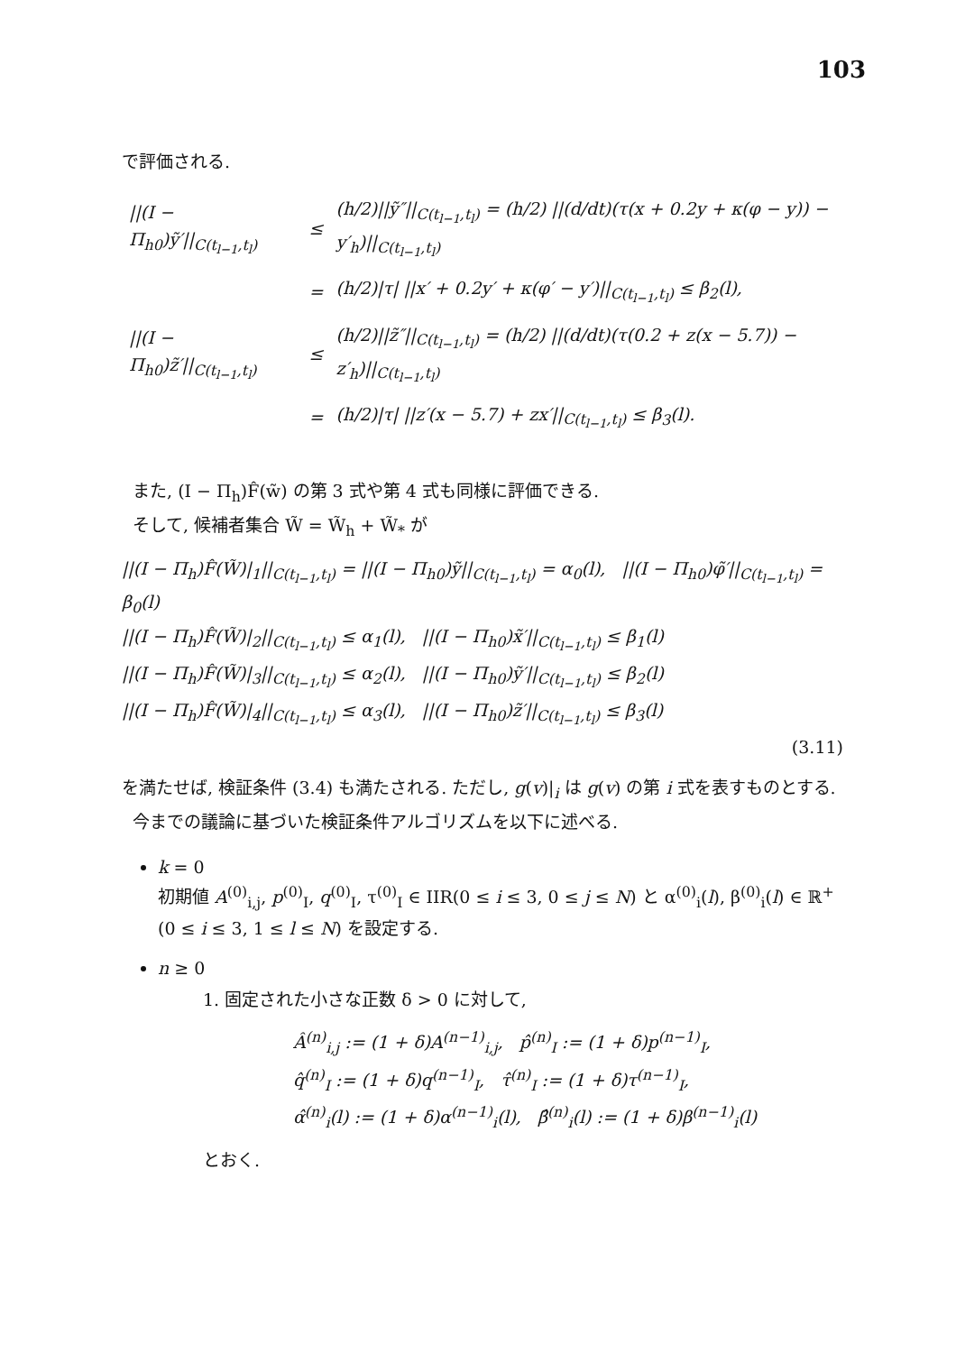103
で評価される.
| //(I − Π<sub>h0</sub>)ỹ′//<sub>C(t<sub>l−1</sub>,t<sub>l</sub>)</sub> | ≤ | (h/2)//ỹ″//<sub>C(t<sub>l−1</sub>,t<sub>l</sub>)</sub> = (h/2) //(d/dt)(τ(x + 0.2y + κ(φ − y)) − y′<sub>h</sub>)//<sub>C(t<sub>l−1</sub>,t<sub>l</sub>)</sub> |
| | = | (h/2)/τ/ //x′ + 0.2y′ + κ(φ′ − y′)//<sub>C(t<sub>l−1</sub>,t<sub>l</sub>)</sub> ≤ β<sub>2</sub>(l), |
| //(I − Π<sub>h0</sub>)z̃′//<sub>C(t<sub>l−1</sub>,t<sub>l</sub>)</sub> | ≤ | (h/2)//z̃″//<sub>C(t<sub>l−1</sub>,t<sub>l</sub>)</sub> = (h/2) //(d/dt)(τ(0.2 + z(x − 5.7)) − z′<sub>h</sub>)//<sub>C(t<sub>l−1</sub>,t<sub>l</sub>)</sub> |
| | = | (h/2)/τ/ //z′(x − 5.7) + zx′//<sub>C(t<sub>l−1</sub>,t<sub>l</sub>)</sub> ≤ β<sub>3</sub>(l). |
また, (I − Π<sub>h</sub>)F̂(w̃) の第 3 式や第 4 式も同様に評価できる.
そして, 候補者集合 W̃ = W̃<sub>h</sub> + W̃<sub>*</sub> が
||(I − Π<sub>h</sub>)F̂(W̃)|<sub>1</sub>||<sub>C(t<sub>l−1</sub>,t<sub>l</sub>)</sub> = ||(I − Π<sub>h0</sub>)ỹ||<sub>C(t<sub>l−1</sub>,t<sub>l</sub>)</sub> = α<sub>0</sub>(l), ||(I − Π<sub>h0</sub>)φ̃′||<sub>C(t<sub>l−1</sub>,t<sub>l</sub>)</sub> = β<sub>0</sub>(l)
||(I − Π<sub>h</sub>)F̂(W̃)|<sub>2</sub>||<sub>C(t<sub>l−1</sub>,t<sub>l</sub>)</sub> ≤ α<sub>1</sub>(l), ||(I − Π<sub>h0</sub>)x̃′||<sub>C(t<sub>l−1</sub>,t<sub>l</sub>)</sub> ≤ β<sub>1</sub>(l)
||(I − Π<sub>h</sub>)F̂(W̃)|<sub>3</sub>||<sub>C(t<sub>l−1</sub>,t<sub>l</sub>)</sub> ≤ α<sub>2</sub>(l), ||(I − Π<sub>h0</sub>)ỹ′||<sub>C(t<sub>l−1</sub>,t<sub>l</sub>)</sub> ≤ β<sub>2</sub>(l)
||(I − Π<sub>h</sub>)F̂(W̃)|<sub>4</sub>||<sub>C(t<sub>l−1</sub>,t<sub>l</sub>)</sub> ≤ α<sub>3</sub>(l), ||(I − Π<sub>h0</sub>)z̃′||<sub>C(t<sub>l−1</sub>,t<sub>l</sub>)</sub> ≤ β<sub>3</sub>(l)
(3.11)
を満たせば, 検証条件 (3.4) も満たされる. ただし, g(v)|<sub>i</sub> は g(v) の第 i 式を表すものとする.
今までの議論に基づいた検証条件アルゴリズムを以下に述べる.
k = 0
初期値 A<sup>(0)</sup><sub>i,j</sub>, p<sup>(0)</sup><sub>I</sub>, q<sup>(0)</sup><sub>I</sub>, τ<sup>(0)</sup><sub>I</sub> ∈ IIR(0 ≤ i ≤ 3, 0 ≤ j ≤ N) と α<sup>(0)</sup><sub>i</sub>(l), β<sup>(0)</sup><sub>i</sub>(l) ∈ ℝ<sup>+</sup> (0 ≤ i ≤ 3, 1 ≤ l ≤ N) を設定する.
n ≥ 0
1. 固定された小さな正数 δ > 0 に対して,
Â<sup>(n)</sup><sub>i,j</sub> := (1 + δ)A<sup>(n−1)</sup><sub>i,j</sub>, p̂<sup>(n)</sup><sub>I</sub> := (1 + δ)p<sup>(n−1)</sup><sub>I</sub>,
q̂<sup>(n)</sup><sub>I</sub> := (1 + δ)q<sup>(n−1)</sup><sub>I</sub>, τ̂<sup>(n)</sup><sub>I</sub> := (1 + δ)τ<sup>(n−1)</sup><sub>I</sub>,
α̂<sup>(n)</sup><sub>i</sub>(l) := (1 + δ)α<sup>(n−1)</sup><sub>i</sub>(l), β̂<sup>(n)</sup><sub>i</sub>(l) := (1 + δ)β<sup>(n−1)</sup><sub>i</sub>(l)
とおく.